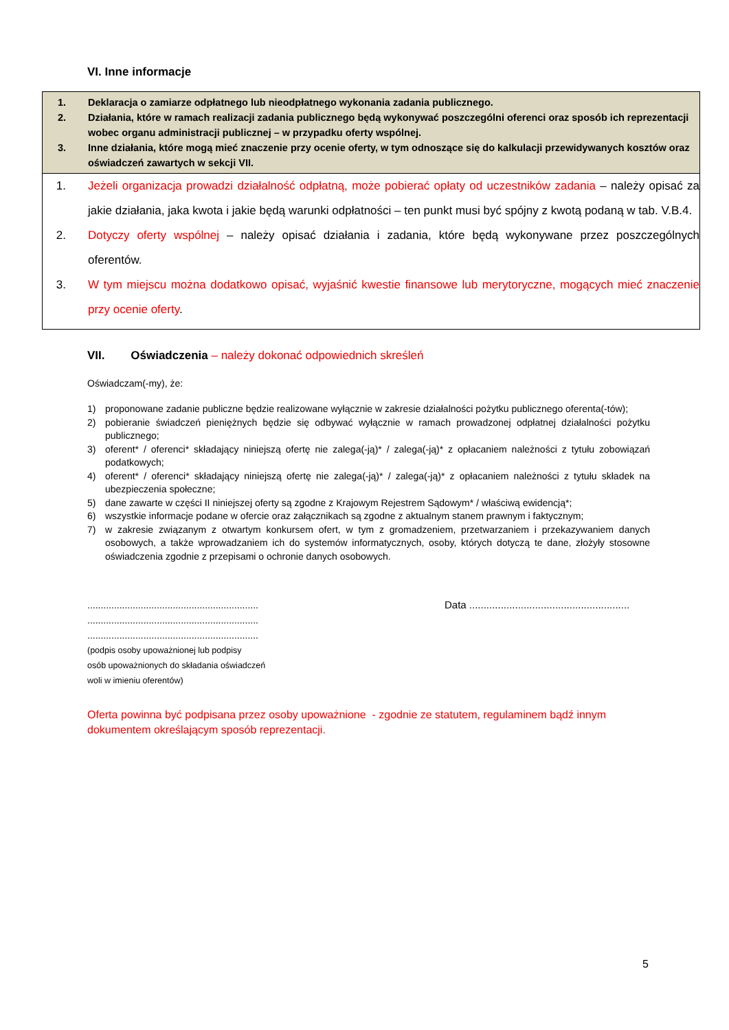VI. Inne informacje
1. Deklaracja o zamiarze odpłatnego lub nieodpłatnego wykonania zadania publicznego.
2. Działania, które w ramach realizacji zadania publicznego będą wykonywać poszczególni oferenci oraz sposób ich reprezentacji wobec organu administracji publicznej – w przypadku oferty wspólnej.
3. Inne działania, które mogą mieć znaczenie przy ocenie oferty, w tym odnoszące się do kalkulacji przewidywanych kosztów oraz oświadczeń zawartych w sekcji VII.
1. Jeżeli organizacja prowadzi działalność odpłatną, może pobierać opłaty od uczestników zadania – należy opisać za jakie działania, jaka kwota i jakie będą warunki odpłatności – ten punkt musi być spójny z kwotą podaną w tab. V.B.4.
2. Dotyczy oferty wspólnej – należy opisać działania i zadania, które będą wykonywane przez poszczególnych oferentów.
3. W tym miejscu można dodatkowo opisać, wyjaśnić kwestie finansowe lub merytoryczne, mogących mieć znaczenie przy ocenie oferty.
VII. Oświadczenia – należy dokonać odpowiednich skreśleń
Oświadczam(-my), że:
1) proponowane zadanie publiczne będzie realizowane wyłącznie w zakresie działalności pożytku publicznego oferenta(-tów);
2) pobieranie świadczeń pieniężnych będzie się odbywać wyłącznie w ramach prowadzonej odpłatnej działalności pożytku publicznego;
3) oferent* / oferenci* składający niniejszą ofertę nie zalega(-ją)* / zalega(-ją)* z opłacaniem należności z tytułu zobowiązań podatkowych;
4) oferent* / oferenci* składający niniejszą ofertę nie zalega(-ją)* / zalega(-ją)* z opłacaniem należności z tytułu składek na ubezpieczenia społeczne;
5) dane zawarte w części II niniejszej oferty są zgodne z Krajowym Rejestrem Sądowym* / właściwą ewidencją*;
6) wszystkie informacje podane w ofercie oraz załącznikach są zgodne z aktualnym stanem prawnym i faktycznym;
7) w zakresie związanym z otwartym konkursem ofert, w tym z gromadzeniem, przetwarzaniem i przekazywaniem danych osobowych, a także wprowadzaniem ich do systemów informatycznych, osoby, których dotyczą te dane, złożyły stosowne oświadczenia zgodnie z przepisami o ochronie danych osobowych.
................................................................
................................................................
................................................................
(podpis osoby upoważnionej lub podpisy
osób upoważnionych do składania oświadczeń
woli w imieniu oferentów)
Data ........................................................
Oferta powinna być podpisana przez osoby upoważnione - zgodnie ze statutem, regulaminem bądź innym dokumentem określającym sposób reprezentacji.
5